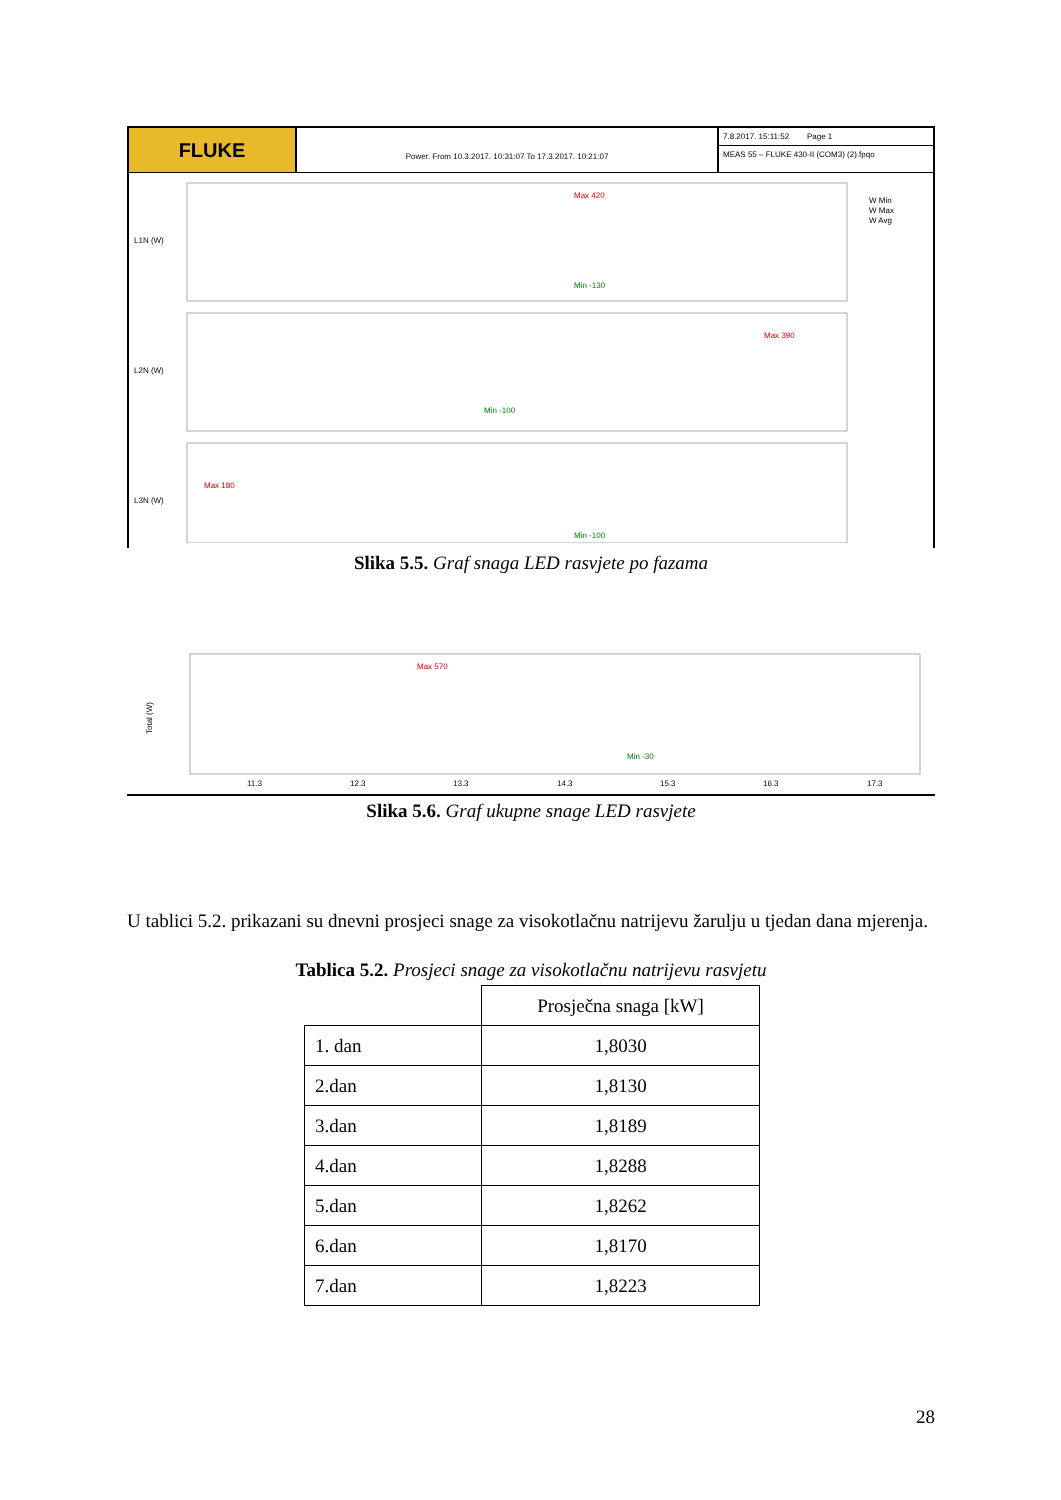FLUKE
Power. From 10.3.2017. 10:31:07 To 17.3.2017. 10:21:07
7.8.2017. 15:11:52 Page 1
MEAS 55 – FLUKE 430-II (COM3) (2).fpqo
L1N (W)
L2N (W)
L3N (W)
Max 420
Min -130
Max 390
Min -100
Max 180
Min -100
W Min
W Max
W Avg
Slika 5.5. Graf snaga LED rasvjete po fazama
Total (W)
Max 570
Min -30
11.3
12.3
13.3
14.3
15.3
16.3
17.3
Slika 5.6. Graf ukupne snage LED rasvjete
U tablici 5.2. prikazani su dnevni prosjeci snage za visokotlačnu natrijevu žarulju u tjedan dana mjerenja.
Tablica 5.2. Prosjeci snage za visokotlačnu natrijevu rasvjetu
| | Prosječna snaga [kW] |
| 1. dan | 1,8030 |
| 2.dan | 1,8130 |
| 3.dan | 1,8189 |
| 4.dan | 1,8288 |
| 5.dan | 1,8262 |
| 6.dan | 1,8170 |
| 7.dan | 1,8223 |
28